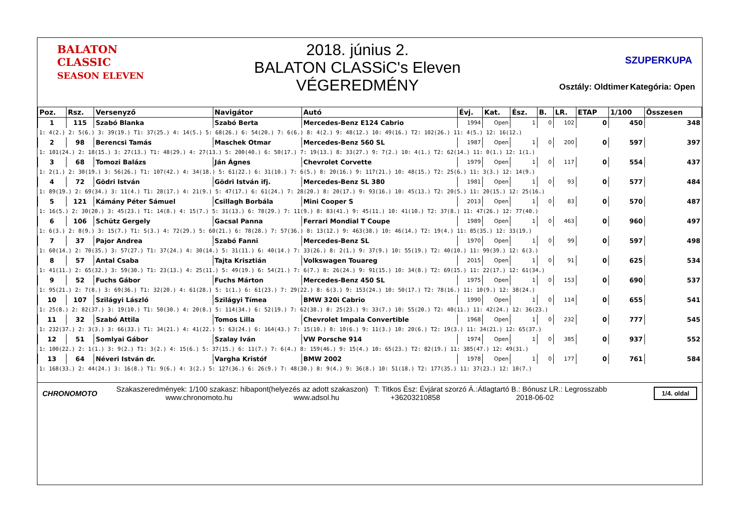BALATON
CLASSIC
SEASON ELEVEN
2018. június 2.
BALATON CLASSiC's Eleven
VÉGEREDMÉNY
SZUPERKUPA
Osztály: Oldtimer Kategória: Open
| Poz. | Rsz. | Versenyző | Navigátor | Autó | Évj. | Kat. | Ész. | B. | LR. | ETAP | 1/100 | Összesen |
| --- | --- | --- | --- | --- | --- | --- | --- | --- | --- | --- | --- | --- |
| 1 | 115 | Szabó Blanka | Szabó Berta | Mercedes-Benz E124 Cabrio | 1994 | Open | 1 | 0 | 102 | 0 | 450 | 348 |
| 1: 4(2.) 2: 5(6.) 3: 39(19.) T1: 37(25.) 4: 14(5.) 5: 68(26.) 6: 54(20.) 7: 6(6.) 8: 4(2.) 9: 48(12.) 10: 49(16.) T2: 102(26.) 11: 4(5.) 12: 16(12.) | | | | | | | | | | | | |
| 2 | 98 | Berencsi Tamás | Maschek Otmar | Mercedes-Benz 560 SL | 1987 | Open | 1 | 0 | 200 | 0 | 597 | 397 |
| 1: 101(24.) 2: 18(15.) 3: 27(13.) T1: 48(29.) 4: 27(13.) 5: 200(40.) 6: 50(17.) 7: 19(13.) 8: 33(27.) 9: 7(2.) 10: 4(1.) T2: 62(14.) 11: 0(1.) 12: 1(1.) | | | | | | | | | | | | |
| 3 | 68 | Tomozi Balázs | Ján Ágnes | Chevrolet Corvette | 1979 | Open | 1 | 0 | 117 | 0 | 554 | 437 |
| 1: 2(1.) 2: 30(19.) 3: 56(26.) T1: 107(42.) 4: 34(18.) 5: 61(22.) 6: 31(10.) 7: 6(5.) 8: 20(16.) 9: 117(21.) 10: 48(15.) T2: 25(6.) 11: 3(3.) 12: 14(9.) | | | | | | | | | | | | |
| 4 | 72 | Gödri István | Gödri István ifj. | Mercedes-Benz SL 380 | 1981 | Open | 1 | 0 | 93 | 0 | 577 | 484 |
| 1: 89(19.) 2: 69(34.) 3: 11(4.) T1: 28(17.) 4: 21(9.) 5: 47(17.) 6: 61(24.) 7: 28(20.) 8: 20(17.) 9: 93(16.) 10: 45(13.) T2: 20(5.) 11: 20(15.) 12: 25(16.) | | | | | | | | | | | | |
| 5 | 121 | Kámány Péter Sámuel | Csillagh Borbála | Mini Cooper S | 2013 | Open | 1 | 0 | 83 | 0 | 570 | 487 |
| 1: 16(5.) 2: 30(20.) 3: 45(23.) T1: 14(8.) 4: 15(7.) 5: 31(13.) 6: 78(29.) 7: 11(9.) 8: 83(41.) 9: 45(11.) 10: 41(10.) T2: 37(8.) 11: 47(26.) 12: 77(40.) | | | | | | | | | | | | |
| 6 | 106 | Schütz Gergely | Gacsal Panna | Ferrari Mondial T Coupe | 1989 | Open | 1 | 0 | 463 | 0 | 960 | 497 |
| 1: 6(3.) 2: 8(9.) 3: 15(7.) T1: 5(3.) 4: 72(29.) 5: 60(21.) 6: 78(28.) 7: 57(36.) 8: 13(12.) 9: 463(38.) 10: 46(14.) T2: 19(4.) 11: 85(35.) 12: 33(19.) | | | | | | | | | | | | |
| 7 | 37 | Pajor Andrea | Szabó Fanni | Mercedes-Benz SL | 1970 | Open | 1 | 0 | 99 | 0 | 597 | 498 |
| 1: 60(14.) 2: 70(35.) 3: 57(27.) T1: 37(24.) 4: 30(14.) 5: 31(11.) 6: 40(14.) 7: 33(26.) 8: 2(1.) 9: 37(9.) 10: 55(19.) T2: 40(10.) 11: 99(39.) 12: 6(3.) | | | | | | | | | | | | |
| 8 | 57 | Antal Csaba | Tajta Krisztián | Volkswagen Touareg | 2015 | Open | 1 | 0 | 91 | 0 | 625 | 534 |
| 1: 41(11.) 2: 65(32.) 3: 59(30.) T1: 23(13.) 4: 25(11.) 5: 49(19.) 6: 54(21.) 7: 6(7.) 8: 26(24.) 9: 91(15.) 10: 34(8.) T2: 69(15.) 11: 22(17.) 12: 61(34.) | | | | | | | | | | | | |
| 9 | 52 | Fuchs Gábor | Fuchs Márton | Mercedes-Benz 450 SL | 1975 | Open | 1 | 0 | 153 | 0 | 690 | 537 |
| 1: 95(21.) 2: 7(8.) 3: 69(36.) T1: 32(20.) 4: 61(28.) 5: 1(1.) 6: 61(23.) 7: 29(22.) 8: 6(3.) 9: 153(24.) 10: 50(17.) T2: 78(16.) 11: 10(9.) 12: 38(24.) | | | | | | | | | | | | |
| 10 | 107 | Szilágyi László | Szilágyi Tímea | BMW 320i Cabrio | 1990 | Open | 1 | 0 | 114 | 0 | 655 | 541 |
| 1: 25(8.) 2: 82(37.) 3: 19(10.) T1: 50(30.) 4: 20(8.) 5: 114(34.) 6: 52(19.) 7: 62(38.) 8: 25(23.) 9: 33(7.) 10: 55(20.) T2: 40(11.) 11: 42(24.) 12: 36(23.) | | | | | | | | | | | | |
| 11 | 32 | Szabó Attila | Tomos Lilla | Chevrolet Impala Convertible | 1968 | Open | 1 | 0 | 232 | 0 | 777 | 545 |
| 1: 232(37.) 2: 3(3.) 3: 66(33.) T1: 34(21.) 4: 41(22.) 5: 63(24.) 6: 164(43.) 7: 15(10.) 8: 10(6.) 9: 11(3.) 10: 20(6.) T2: 19(3.) 11: 34(21.) 12: 65(37.) | | | | | | | | | | | | |
| 12 | 51 | Somlyai Gábor | Szalay Iván | VW Porsche 914 | 1974 | Open | 1 | 0 | 385 | 0 | 937 | 552 |
| 1: 100(22.) 2: 1(1.) 3: 9(2.) T1: 3(2.) 4: 15(6.) 5: 37(15.) 6: 11(7.) 7: 6(4.) 8: 159(46.) 9: 15(4.) 10: 65(23.) T2: 82(19.) 11: 385(47.) 12: 49(31.) | | | | | | | | | | | | |
| 13 | 64 | Néveri István dr. | Vargha Kristóf | BMW 2002 | 1978 | Open | 1 | 0 | 177 | 0 | 761 | 584 |
| 1: 168(33.) 2: 44(24.) 3: 16(8.) T1: 9(6.) 4: 3(2.) 5: 127(36.) 6: 26(9.) 7: 48(30.) 8: 9(4.) 9: 36(8.) 10: 51(18.) T2: 177(35.) 11: 37(23.) 12: 10(7.) | | | | | | | | | | | | |
CHRONOMOTO
Szakaszeredmények: 1/100 szakasz: hibapont(helyezés az adott szakaszon) T: Titkos Ész: Évjárat szorzó Á.:Átlagtartó B.: Bónusz LR.: Legrosszabb
www.chronomoto.hu www.adsol.hu +36203210858 2018-06-02
1/4. oldal